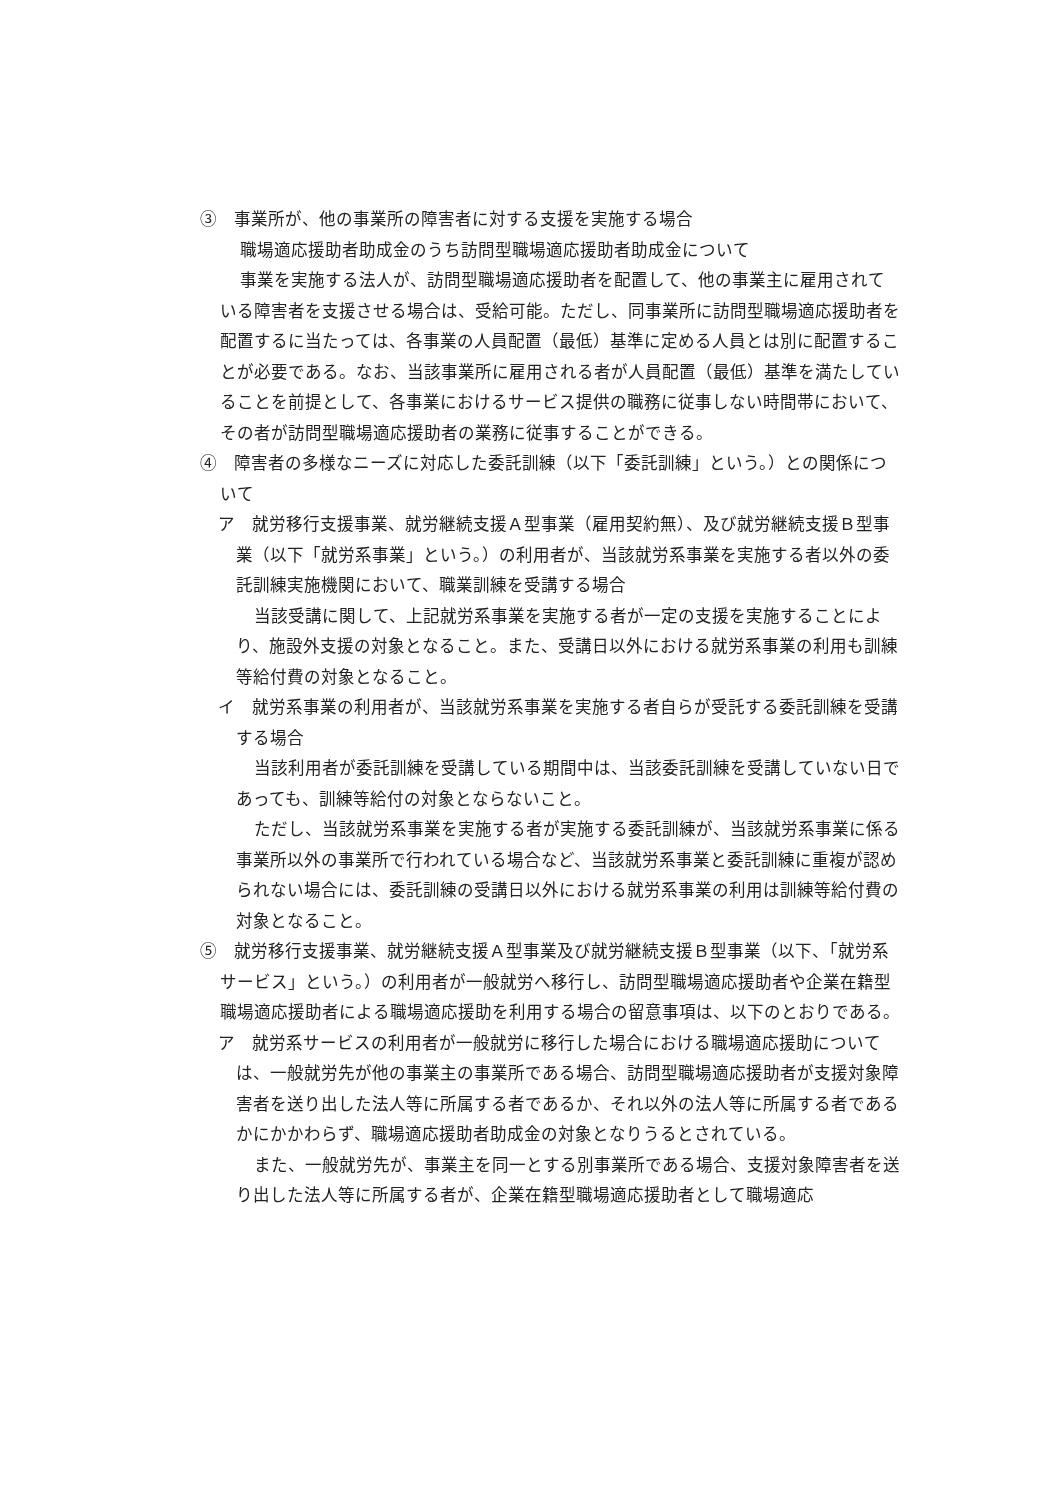③　事業所が、他の事業所の障害者に対する支援を実施する場合
職場適応援助者助成金のうち訪問型職場適応援助者助成金について
事業を実施する法人が、訪問型職場適応援助者を配置して、他の事業主に雇用されている障害者を支援させる場合は、受給可能。ただし、同事業所に訪問型職場適応援助者を配置するに当たっては、各事業の人員配置（最低）基準に定める人員とは別に配置することが必要である。なお、当該事業所に雇用される者が人員配置（最低）基準を満たしていることを前提として、各事業におけるサービス提供の職務に従事しない時間帯において、その者が訪問型職場適応援助者の業務に従事することができる。
④　障害者の多様なニーズに対応した委託訓練（以下「委託訓練」という。）との関係について
ア　就労移行支援事業、就労継続支援Ａ型事業（雇用契約無）、及び就労継続支援Ｂ型事業（以下「就労系事業」という。）の利用者が、当該就労系事業を実施する者以外の委託訓練実施機関において、職業訓練を受講する場合
当該受講に関して、上記就労系事業を実施する者が一定の支援を実施することにより、施設外支援の対象となること。また、受講日以外における就労系事業の利用も訓練等給付費の対象となること。
イ　就労系事業の利用者が、当該就労系事業を実施する者自らが受託する委託訓練を受講する場合
当該利用者が委託訓練を受講している期間中は、当該委託訓練を受講していない日であっても、訓練等給付の対象とならないこと。
ただし、当該就労系事業を実施する者が実施する委託訓練が、当該就労系事業に係る事業所以外の事業所で行われている場合など、当該就労系事業と委託訓練に重複が認められない場合には、委託訓練の受講日以外における就労系事業の利用は訓練等給付費の対象となること。
⑤　就労移行支援事業、就労継続支援Ａ型事業及び就労継続支援Ｂ型事業（以下、「就労系サービス」という。）の利用者が一般就労へ移行し、訪問型職場適応援助者や企業在籍型職場適応援助者による職場適応援助を利用する場合の留意事項は、以下のとおりである。
ア　就労系サービスの利用者が一般就労に移行した場合における職場適応援助については、一般就労先が他の事業主の事業所である場合、訪問型職場適応援助者が支援対象障害者を送り出した法人等に所属する者であるか、それ以外の法人等に所属する者であるかにかかわらず、職場適応援助者助成金の対象となりうるとされている。
また、一般就労先が、事業主を同一とする別事業所である場合、支援対象障害者を送り出した法人等に所属する者が、企業在籍型職場適応援助者として職場適応